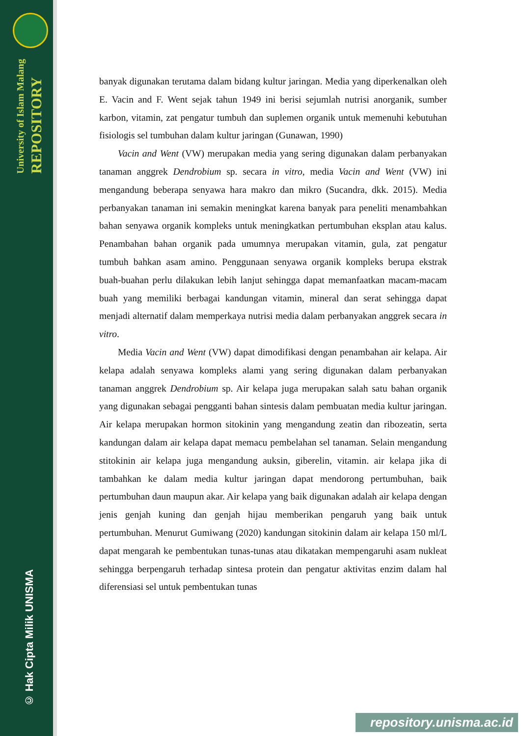University of Islam Malang REPOSITORY
© Hak Cipta Milik UNISMA
banyak digunakan terutama dalam bidang kultur jaringan. Media yang diperkenalkan oleh E. Vacin and F. Went sejak tahun 1949 ini berisi sejumlah nutrisi anorganik, sumber karbon, vitamin, zat pengatur tumbuh dan suplemen organik untuk memenuhi kebutuhan fisiologis sel tumbuhan dalam kultur jaringan (Gunawan, 1990)
Vacin and Went (VW) merupakan media yang sering digunakan dalam perbanyakan tanaman anggrek Dendrobium sp. secara in vitro, media Vacin and Went (VW) ini mengandung beberapa senyawa hara makro dan mikro (Sucandra, dkk. 2015). Media perbanyakan tanaman ini semakin meningkat karena banyak para peneliti menambahkan bahan senyawa organik kompleks untuk meningkatkan pertumbuhan eksplan atau kalus. Penambahan bahan organik pada umumnya merupakan vitamin, gula, zat pengatur tumbuh bahkan asam amino. Penggunaan senyawa organik kompleks berupa ekstrak buah-buahan perlu dilakukan lebih lanjut sehingga dapat memanfaatkan macam-macam buah yang memiliki berbagai kandungan vitamin, mineral dan serat sehingga dapat menjadi alternatif dalam memperkaya nutrisi media dalam perbanyakan anggrek secara in vitro.
Media Vacin and Went (VW) dapat dimodifikasi dengan penambahan air kelapa. Air kelapa adalah senyawa kompleks alami yang sering digunakan dalam perbanyakan tanaman anggrek Dendrobium sp. Air kelapa juga merupakan salah satu bahan organik yang digunakan sebagai pengganti bahan sintesis dalam pembuatan media kultur jaringan. Air kelapa merupakan hormon sitokinin yang mengandung zeatin dan ribozeatin, serta kandungan dalam air kelapa dapat memacu pembelahan sel tanaman. Selain mengandung stitokinin air kelapa juga mengandung auksin, giberelin, vitamin. air kelapa jika di tambahkan ke dalam media kultur jaringan dapat mendorong pertumbuhan, baik pertumbuhan daun maupun akar. Air kelapa yang baik digunakan adalah air kelapa dengan jenis genjah kuning dan genjah hijau memberikan pengaruh yang baik untuk pertumbuhan. Menurut Gumiwang (2020) kandungan sitokinin dalam air kelapa 150 ml/L dapat mengarah ke pembentukan tunas-tunas atau dikatakan mempengaruhi asam nukleat sehingga berpengaruh terhadap sintesa protein dan pengatur aktivitas enzim dalam hal diferensiasi sel untuk pembentukan tunas
repository.unisma.ac.id